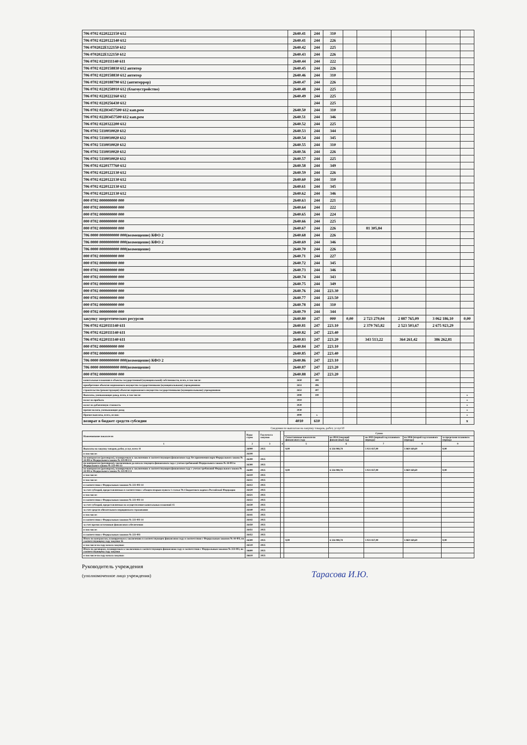| 706 0702 0220222150 612 | 2640.41 | 244 | 310 | | | | | |
| 706 0702 0220122140 612 | 2640.41 | 244 | 226 | | | | | |
| 706 0702022E122150 612 | 2640.42 | 244 | 225 | | | | | |
| 706 0702022E122150 612 | 2640.43 | 244 | 226 | | | | | |
| 706 0702 0220111140 611 | 2640.44 | 244 | 222 | | | | | |
| 706 0702 0220158830 612 антитер | 2640.45 | 244 | 226 | | | | | |
| 706 0702 0220158830 612 антитер | 2640.46 | 244 | 310 | | | | | |
| 706 0702 0220188790 612 (антитеррор) | 2640.47 | 244 | 226 | | | | | |
| 706 0702 0220258910 612 (благоустройство) | 2640.48 | 244 | 225 | | | | | |
| 706 0702 0220222160 612 | 2640.49 | 244 | 225 | | | | | |
| 706 0702 0220256430 612 | | 244 | 225 | | | | | |
| 706 0702 022Ю457500 612 кап.рем | 2640.50 | 244 | 310 | | | | | |
| 706 0702 022Ю457500 612 кап.рем | 2640.51 | 244 | 346 | | | | | |
| 706 0702 0220322200 612 | 2640.52 | 244 | 225 | | | | | |
| 706 0702 5110010020 612 | 2640.53 | 244 | 344 | | | | | |
| 706 0702 5110010020 612 | 2640.54 | 244 | 345 | | | | | |
| 706 0702 5110010020 612 | 2640.55 | 244 | 310 | | | | | |
| 706 0702 5110010020 612 | 2640.56 | 244 | 226 | | | | | |
| 706 0702 5110010020 612 | 2640.57 | 244 | 225 | | | | | |
| 706 0702 0220177760 612 | 2640.58 | 244 | 349 | | | | | |
| 706 0702 0220122130 612 | 2640.59 | 244 | 226 | | | | | |
| 706 0702 0220122130 612 | 2640.60 | 244 | 310 | | | | | |
| 706 0702 0220122130 612 | 2640.61 | 244 | 345 | | | | | |
| 706 0702 0220122130 612 | 2640.62 | 244 | 346 | | | | | |
| 000 0702 000000000 000 | 2640.63 | 244 | 221 | | | | | |
| 000 0702 000000000 000 | 2640.64 | 244 | 222 | | | | | |
| 000 0702 000000000 000 | 2640.65 | 244 | 224 | | | | | |
| 000 0702 000000000 000 | 2640.66 | 244 | 225 | | | | | |
| 000 0702 000000000 000 | 2640.67 | 244 | 226 | | 81 305,84 | | | |
| 706 0000 0000000000 000(возмещение) КФО 2 | 2640.68 | 244 | 226 | | | | | |
| 706 0000 0000000000 000(возмещение) КФО 2 | 2640.69 | 244 | 346 | | | | | |
| 706 0000 0000000000 000(возмещение) | 2640.70 | 244 | 226 | | | | | |
| 000 0702 000000000 000 | 2640.71 | 244 | 227 | | | | | |
| 000 0702 000000000 000 | 2640.72 | 244 | 345 | | | | | |
| 000 0702 000000000 000 | 2640.73 | 244 | 346 | | | | | |
| 000 0702 000000000 000 | 2640.74 | 244 | 343 | | | | | |
| 000 0702 000000000 000 | 2640.75 | 244 | 349 | | | | | |
| 000 0702 000000000 000 | 2640.76 | 244 | 223.30 | | | | | |
| 000 0702 000000000 000 | 2640.77 | 244 | 223.50 | | | | | |
| 000 0702 000000000 000 | 2640.78 | 244 | 310 | | | | | |
| 000 0702 000000000 000 | 2640.79 | 244 | 344 | | | | | |
| закупку энергетических ресурсов | 2640.80 | 247 | 000 | 0,00 | 2 723 279,04 | 2 887 765,09 | 3 062 186,10 | 0,00 |
| 706 0702 0220111140 611 | 2640.81 | 247 | 223.10 | | 2 379 765,82 | 2 523 503,67 | 2 675 923,29 | |
| 706 0702 0220111140 611 | 2640.82 | 247 | 223.40 | | | | | |
| 706 0702 0220111140 611 | 2640.83 | 247 | 223.20 | | 343 513,22 | 364 261,42 | 386 262,81 | |
| 000 0702 000000000 000 | 2640.84 | 247 | 223.10 | | | | | |
| 000 0702 000000000 000 | 2640.85 | 247 | 223.40 | | | | | |
| 706 0000 0000000000 000(возмещение) КФО 2 | 2640.86 | 247 | 223.10 | | | | | |
| 706 0000 0000000000 000(возмещение) | 2640.87 | 247 | 223.20 | | | | | |
| 000 0702 000000000 000 | 2640.88 | 247 | 223.20 | | | | | |
| капитальные вложения в объекты государственной (муниципальной) собственности, всего, в том числе: | 2650 | 400 | | | | | | |
| приобретение объектов недвижимого имущества государственными (муниципальными) учреждениями | 2651 | 406 | | | | | | |
| строительство (реконструкция) объектов недвижимого имущества государственными (муниципальными) учреждениями | 2652 | 407 | | | | | | |
| Выплаты, уменьшающие доход, всего, в том числе: | 3000 | 100 | | | | | | x |
| налог на прибыль | 3010 | | | | | | | x |
| налог на добавленную стоимость | 3020 | | | | | | | x |
| прочие налоги, уменьшающие доход | 3030 | | | | | | | x |
| Прочие выплаты, всего, из них: | 4000 | x | | | | | | x |
| возврат в бюджет средств субсидии | 4010 | 610 | | | | | | x |
Сведения по выплатам на закупку товаров, работ, услуг10
| Наименование показателя | Коды строк | Год начала закупки | | Сумма | | | | |
| | | | | Сопоставимые показатели финансового года | на 2024 (текущий финансовый год) | на 2025 (первый год планового периода) | на 2026 (второй год планового периода) | за пределами планового периода |
| 1 | 2 | 3 | 4 | 5 | 6 | 7 | 8 | 9 |
| Выплаты на закупку товаров, работ, услуг, всего 11 | 26000 | 2025 | | 0,00 | 6 326 088,78 | 5 921 837,00 | 5 860 169,69 | 0,00 |
| в том числе: | 26100 | | | | | | | |
| по контрактам (договорам), планируемым к заключению в соответствующем финансовом году без применения норм Федерального закона № 44-ФЗ и Федерального закона № 223-ФЗ 12 | 26200 | 2025 | | | | | | |
| по контрактам (договорам), заключенным до начала текущего финансового года с учетом требований Федерального закона № 44-ФЗ и Федерального закона № 223-ФЗ 13 | 26300 | 2025 | | | | | | |
| по контрактам (договорам), планируемым к заключению в соответствующем финансовом году с учетом требований Федерального закона № 44-ФЗ и Федерального закона № 223-ФЗ 13 | 26400 | 2025 | | 0,00 | 6 326 088,78 | 5 921 837,00 | 5 860 169,69 | 0,00 |
| в том числе: | 26410 | 2025 | | | | | | |
| в том числе: | 26411 | 2025 | | | | | | |
| в соответствии с Федеральным законом № 223-ФЗ 14 | 26412 | 2025 | | | | | | |
| за счет субсидий, предоставляемых в соответствии с абзацем вторым пункта 1 статьи 78.1 Бюджетного кодекса Российской Федерации | 26420 | 2025 | | | | | | |
| в том числе: | 26421 | 2025 | | | | | | |
| в соответствии с Федеральным законом № 223-ФЗ 14 | 26422 | 2025 | | | | | | |
| за счет субсидий, предоставляемых на осуществление капитальных вложений 15 | 26430 | 2025 | | | | | | |
| за счет средств обязательного медицинского страхования | 26440 | 2025 | | | | | | |
| в том числе: | 26441 | 2025 | | | | | | |
| в соответствии с Федеральным законом № 223-ФЗ 14 | 26442 | 2025 | | | | | | |
| за счет прочих источников финансового обеспечения | 26450 | 2025 | | | | | | |
| в том числе: | 26451 | 2025 | | | | | | |
| в соответствии с Федеральным законом № 223-ФЗ | 26452 | 2025 | | | | | | |
| Итого по контрактам, планируемым к заключению в соответствующем финансовом году в соответствии с Федеральным законом № 44-ФЗ, по соответствующему году закупки 16 | 26500 | 2025 | | 0,00 | 6 326 088,78 | 5 921 837,00 | 5 860 169,69 | 0,00 |
| в том числе по году начала закупки: | 26510 | 2025 | | | | | | |
| Итого по договорам, планируемым к заключению в соответствующем финансовом году в соответствии с Федеральным законом № 223-ФЗ, по соответствующему году закупки | 26600 | 2025 | | | | | | |
| в том числе по году начала закупки: | 26610 | 2025 | | | | | | |
Руководитель учреждения
(уполномоченное лицо учреждения) Тарасова И.Ю.